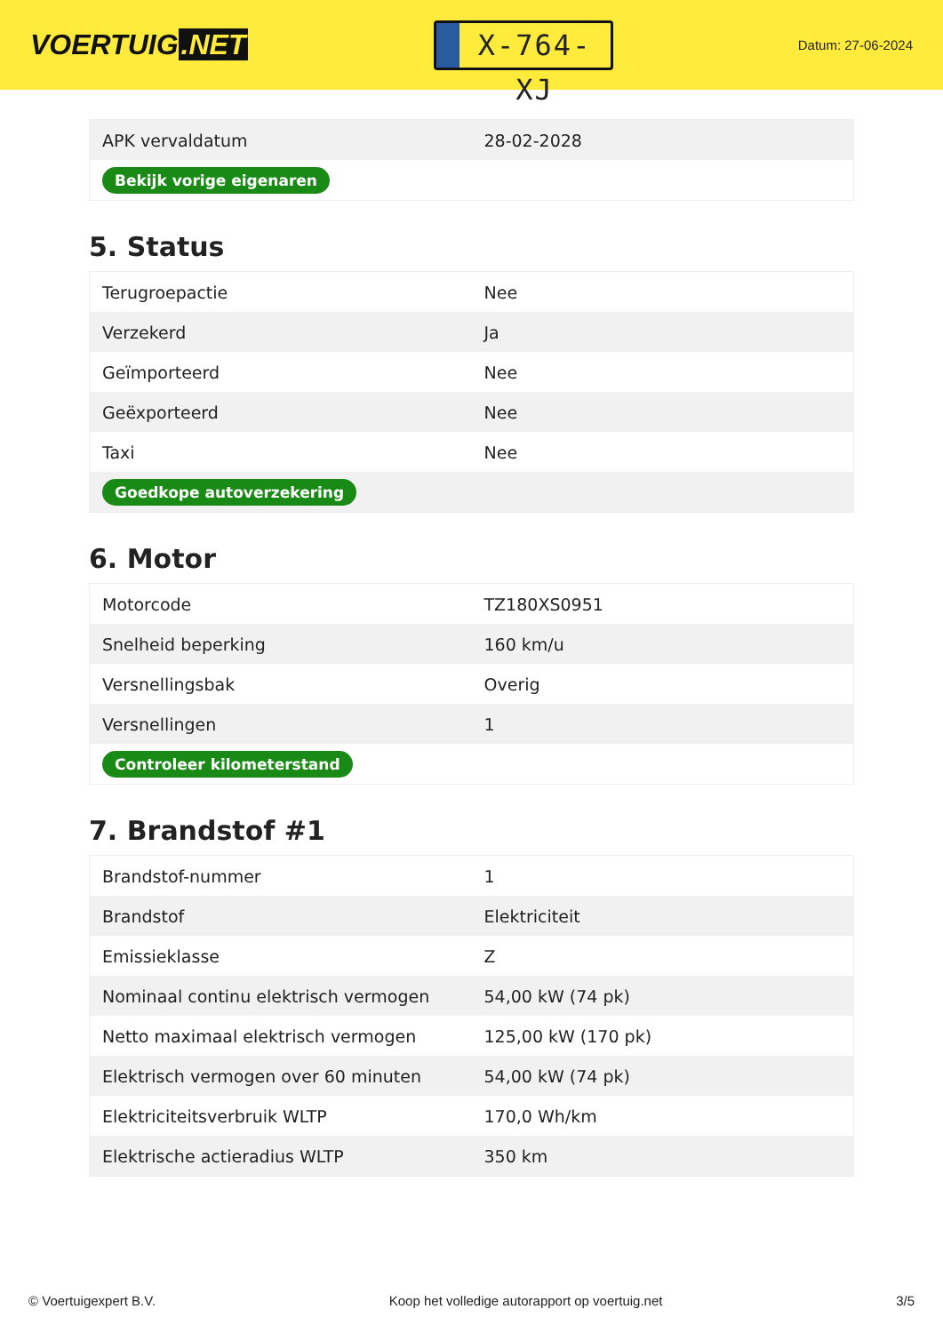VOERTUIG.NET
X-764-XJ
Datum: 27-06-2024
| APK vervaldatum | 28-02-2028 |
| Bekijk vorige eigenaren | |
5. Status
| Terugroepactie | Nee |
| Verzekerd | Ja |
| Geïmporteerd | Nee |
| Geëxporteerd | Nee |
| Taxi | Nee |
| Goedkope autoverzekering | |
6. Motor
| Motorcode | TZ180XS0951 |
| Snelheid beperking | 160 km/u |
| Versnellingsbak | Overig |
| Versnellingen | 1 |
| Controleer kilometerstand | |
7. Brandstof #1
| Brandstof-nummer | 1 |
| Brandstof | Elektriciteit |
| Emissieklasse | Z |
| Nominaal continu elektrisch vermogen | 54,00 kW (74 pk) |
| Netto maximaal elektrisch vermogen | 125,00 kW (170 pk) |
| Elektrisch vermogen over 60 minuten | 54,00 kW (74 pk) |
| Elektriciteitsverbruik WLTP | 170,0 Wh/km |
| Elektrische actieradius WLTP | 350 km |
© Voertuigexpert B.V. Koop het volledige autorapport op voertuig.net 3/5